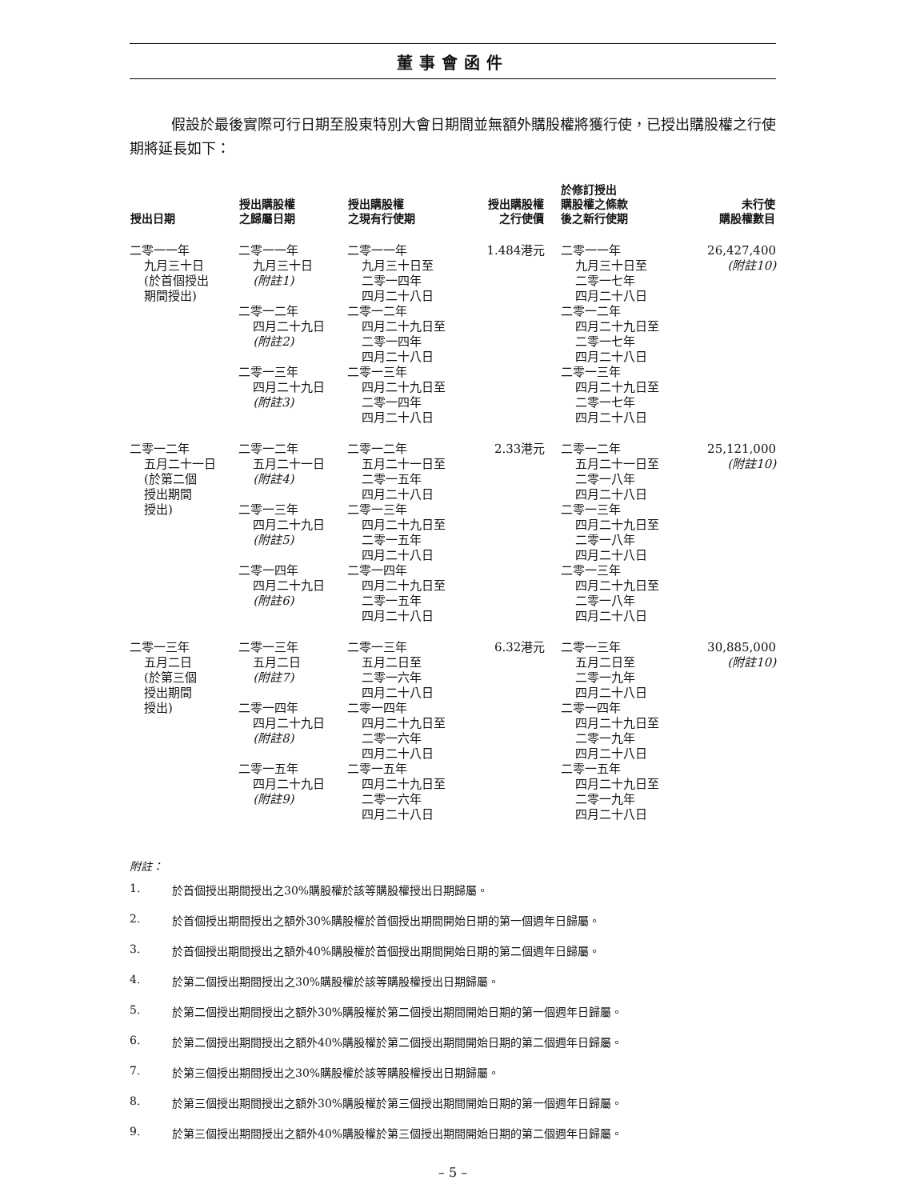董事會函件
假設於最後實際可行日期至股東特別大會日期間並無額外購股權將獲行使，已授出購股權之行使期將延長如下：
| 授出日期 | 授出購股權 之歸屬日期 | 授出購股權 之現有行使期 | 授出購股權 之行使價 | 於修訂授出 購股權之條款 後之新行使期 | 未行使 購股權數目 |
| --- | --- | --- | --- | --- | --- |
| 二零一一年 九月三十日 (於首個授出 期間授出) | 二零一一年 九月三十日 (附註1) 二零一二年 四月二十九日 (附註2) 二零一三年 四月二十九日 (附註3) | 二零一一年 九月三十日至 二零一四年 四月二十八日 二零一二年 四月二十九日至 二零一四年 四月二十八日 二零一三年 四月二十九日至 二零一四年 四月二十八日 | 1.484港元 | 二零一一年 九月三十日至 二零一七年 四月二十八日 二零一二年 四月二十九日至 二零一七年 四月二十八日 二零一三年 四月二十九日至 二零一七年 四月二十八日 | 26,427,400 (附註10) |
| 二零一二年 五月二十一日 (於第二個 授出期間 授出) | 二零一二年 五月二十一日 (附註4) 二零一三年 四月二十九日 (附註5) 二零一四年 四月二十九日 (附註6) | 二零一二年 五月二十一日至 二零一五年 四月二十八日 二零一三年 四月二十九日至 二零一五年 四月二十八日 二零一四年 四月二十九日至 二零一五年 四月二十八日 | 2.33港元 | 二零一二年 五月二十一日至 二零一八年 四月二十八日 二零一三年 四月二十九日至 二零一八年 四月二十八日 二零一三年 四月二十九日至 二零一八年 四月二十八日 | 25,121,000 (附註10) |
| 二零一三年 五月二日 (於第三個 授出期間 授出) | 二零一三年 五月二日 (附註7) 二零一四年 四月二十九日 (附註8) 二零一五年 四月二十九日 (附註9) | 二零一三年 五月二日至 二零一六年 四月二十八日 二零一四年 四月二十九日至 二零一六年 四月二十八日 二零一五年 四月二十九日至 二零一六年 四月二十八日 | 6.32港元 | 二零一三年 五月二日至 二零一九年 四月二十八日 二零一四年 四月二十九日至 二零一九年 四月二十八日 二零一五年 四月二十九日至 二零一九年 四月二十八日 | 30,885,000 (附註10) |
附註：
1. 於首個授出期間授出之30%購股權於該等購股權授出日期歸屬。
2. 於首個授出期間授出之額外30%購股權於首個授出期間開始日期的第一個週年日歸屬。
3. 於首個授出期間授出之額外40%購股權於首個授出期間開始日期的第二個週年日歸屬。
4. 於第二個授出期間授出之30%購股權於該等購股權授出日期歸屬。
5. 於第二個授出期間授出之額外30%購股權於第二個授出期間開始日期的第一個週年日歸屬。
6. 於第二個授出期間授出之額外40%購股權於第二個授出期間開始日期的第二個週年日歸屬。
7. 於第三個授出期間授出之30%購股權於該等購股權授出日期歸屬。
8. 於第三個授出期間授出之額外30%購股權於第三個授出期間開始日期的第一個週年日歸屬。
9. 於第三個授出期間授出之額外40%購股權於第三個授出期間開始日期的第二個週年日歸屬。
– 5 –